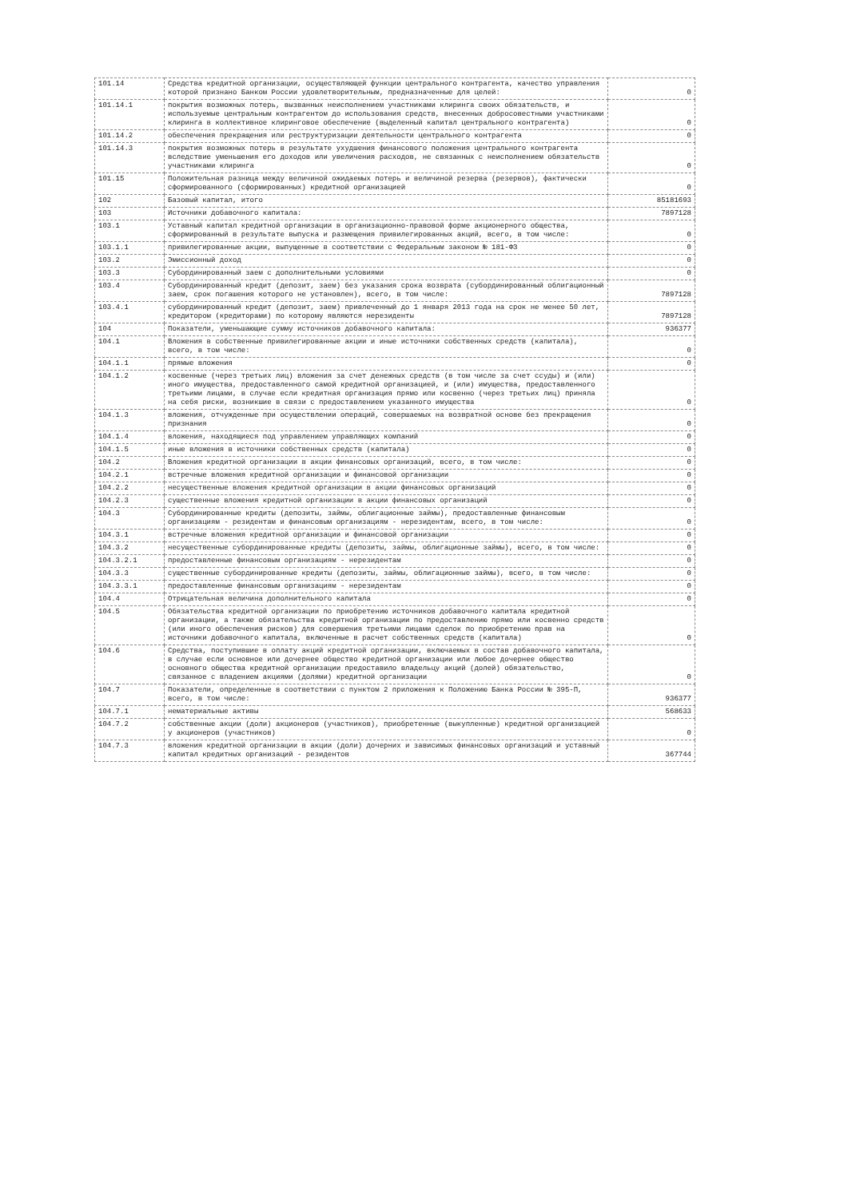| 101.14 | Средства кредитной организации, осуществляющей функции центрального контрагента, качество управления которой признано Банком России удовлетворительным, предназначенные для целей: | 0 |
| 101.14.1 | покрытия возможных потерь, вызванных неисполнением участниками клиринга своих обязательств, и используемые центральным контрагентом до использования средств, внесенных добросовестными участниками клиринга в коллективное клиринговое обеспечение (выделенный капитал центрального контрагента) | 0 |
| 101.14.2 | обеспечения прекращения или реструктуризации деятельности центрального контрагента | 0 |
| 101.14.3 | покрытия возможных потерь в результате ухудшения финансового положения центрального контрагента вследствие уменьшения его доходов или увеличения расходов, не связанных с неисполнением обязательств участниками клиринга | 0 |
| 101.15 | Положительная разница между величиной ожидаемых потерь и величиной резерва (резервов), фактически сформированного (сформированных) кредитной организацией | 0 |
| 102 | Базовый капитал, итого | 85181693 |
| 103 | Источники добавочного капитала: | 7897128 |
| 103.1 | Уставный капитал кредитной организации в организационно-правовой форме акционерного общества, сформированный в результате выпуска и размещения привилегированных акций, всего, в том числе: | 0 |
| 103.1.1 | привилегированные акции, выпущенные в соответствии с Федеральным законом № 181-ФЗ | 0 |
| 103.2 | Эмиссионный доход | 0 |
| 103.3 | Субординированный заем с дополнительными условиями | 0 |
| 103.4 | Субординированный кредит (депозит, заем) без указания срока возврата (субординированный облигационный заем, срок погашения которого не установлен), всего, в том числе: | 7897128 |
| 103.4.1 | субординированный кредит (депозит, заем) привлеченный до 1 января 2013 года на срок не менее 50 лет, кредитором (кредиторами) по которому являются нерезиденты | 7897128 |
| 104 | Показатели, уменьшающие сумму источников добавочного капитала: | 936377 |
| 104.1 | Вложения в собственные привилегированные акции и иные источники собственных средств (капитала), всего, в том числе: | 0 |
| 104.1.1 | прямые вложения | 0 |
| 104.1.2 | косвенные (через третьих лиц) вложения за счет денежных средств (в том числе за счет ссуды) и (или) иного имущества, предоставленного самой кредитной организацией, и (или) имущества, предоставленного третьими лицами, в случае если кредитная организация прямо или косвенно (через третьих лиц) приняла на себя риски, возникшие в связи с предоставлением указанного имущества | 0 |
| 104.1.3 | вложения, отчужденные при осуществлении операций, совершаемых на возвратной основе без прекращения признания | 0 |
| 104.1.4 | вложения, находящиеся под управлением управляющих компаний | 0 |
| 104.1.5 | иные вложения в источники собственных средств (капитала) | 0 |
| 104.2 | Вложения кредитной организации в акции финансовых организаций, всего, в том числе: | 0 |
| 104.2.1 | встречные вложения кредитной организации и финансовой организации | 0 |
| 104.2.2 | несущественные вложения кредитной организации в акции финансовых организаций | 0 |
| 104.2.3 | существенные вложения кредитной организации в акции финансовых организаций | 0 |
| 104.3 | Субординированные кредиты (депозиты, займы, облигационные займы), предоставленные финансовым организациям - резидентам и финансовым организациям - нерезидентам, всего, в том числе: | 0 |
| 104.3.1 | встречные вложения кредитной организации и финансовой организации | 0 |
| 104.3.2 | несущественные субординированные кредиты (депозиты, займы, облигационные займы), всего, в том числе: | 0 |
| 104.3.2.1 | предоставленные финансовым организациям - нерезидентам | 0 |
| 104.3.3 | существенные субординированные кредиты (депозиты, займы, облигационные займы), всего, в том числе: | 0 |
| 104.3.3.1 | предоставленные финансовым организациям - нерезидентам | 0 |
| 104.4 | Отрицательная величина дополнительного капитала | 0 |
| 104.5 | Обязательства кредитной организации по приобретению источников добавочного капитала кредитной организации, а также обязательства кредитной организации по предоставлению прямо или косвенно средств (или иного обеспечения рисков) для совершения третьими лицами сделок по приобретению прав на источники добавочного капитала, включенные в расчет собственных средств (капитала) | 0 |
| 104.6 | Средства, поступившие в оплату акций кредитной организации, включаемых в состав добавочного капитала, в случае если основное или дочернее общество кредитной организации или любое дочернее общество основного общества кредитной организации предоставило владельцу акций (долей) обязательство, связанное с владением акциями (долями) кредитной организации | 0 |
| 104.7 | Показатели, определенные в соответствии с пунктом 2 приложения к Положению Банка России № 395-П, всего, в том числе: | 936377 |
| 104.7.1 | нематериальные активы | 568633 |
| 104.7.2 | собственные акции (доли) акционеров (участников), приобретенные (выкупленные) кредитной организацией у акционеров (участников) | 0 |
| 104.7.3 | вложения кредитной организации в акции (доли) дочерних и зависимых финансовых организаций и уставный капитал кредитных организаций - резидентов | 367744 |